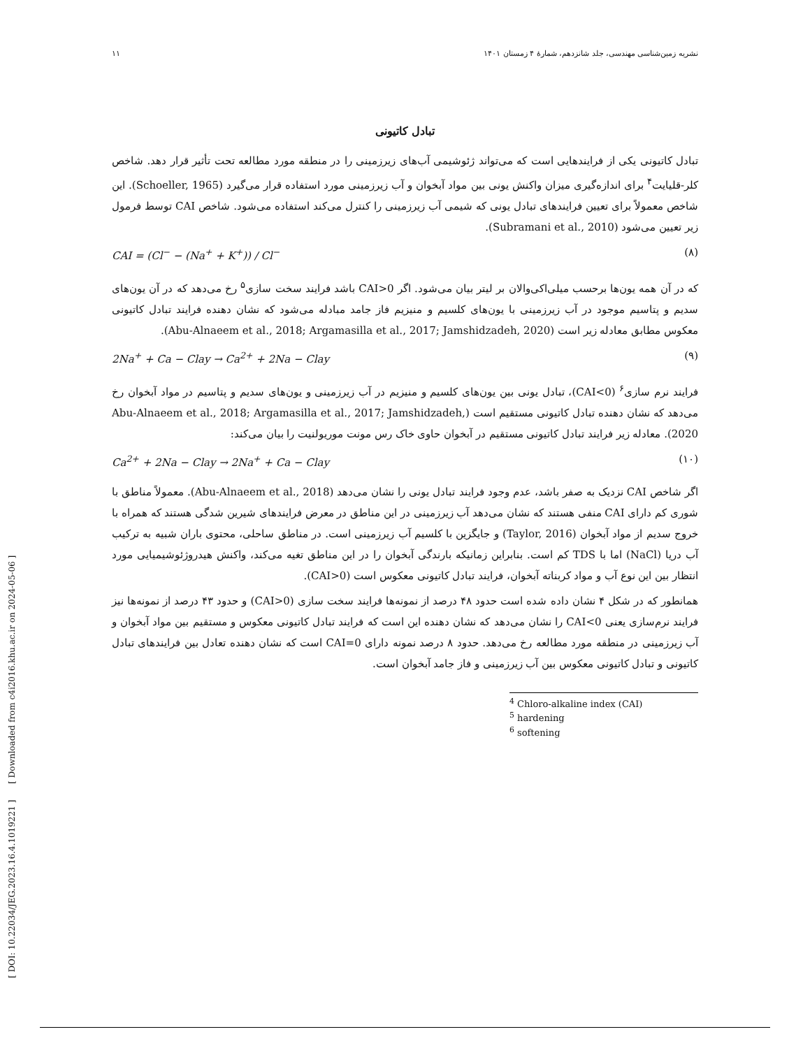۱۱ نشریه زمین‌شناسی مهندسی، جلد شانزدهم، شمارۀ ۴ زمستان ۱۴۰۱
تبادل کاتیونی
تبادل کاتیونی یکی از فرایندهایی است که می‌تواند ژئوشیمی آب‌های زیرزمینی را در منطقه مورد مطالعه تحت تأثیر قرار دهد. شاخص کلر-قلیایت<sup>۴</sup> برای اندازه‌گیری میزان واکنش یونی بین مواد آبخوان و آب زیرزمینی مورد استفاده قرار می‌گیرد (Schoeller, 1965). این شاخص معمولاً برای تعیین فرایندهای تبادل یونی که شیمی آب زیرزمینی را کنترل می‌کند استفاده می‌شود. شاخص CAI توسط فرمول زیر تعیین می‌شود (Subramani et al., 2010).
CAI = (Cl<sup>−</sup> − (Na<sup>+</sup> + K<sup>+</sup>)) / Cl<sup>−</sup> (۸)
که در آن همه یون‌ها برحسب میلی‌اکی‌والان بر لیتر بیان می‌شود. اگر CAI>0 باشد فرایند سخت سازی<sup>۵</sup> رخ می‌دهد که در آن یون‌های سدیم و پتاسیم موجود در آب زیرزمینی با یون‌های کلسیم و منیزیم فاز جامد مبادله می‌شود که نشان دهنده فرایند تبادل کاتیونی معکوس مطابق معادله زیر است (Abu-Alnaeem et al., 2018; Argamasilla et al., 2017; Jamshidzadeh, 2020).
2Na<sup>+</sup> + Ca − Clay → Ca<sup>2+</sup> + 2Na − Clay (۹)
فرایند نرم سازی<sup>۶</sup> (CAI<0)، تبادل یونی بین یون‌های کلسیم و منیزیم در آب زیرزمینی و یون‌های سدیم و پتاسیم در مواد آبخوان رخ می‌دهد که نشان دهنده تبادل کاتیونی مستقیم است (Abu-Alnaeem et al., 2018; Argamasilla et al., 2017; Jamshidzadeh, 2020). معادله زیر فرایند تبادل کاتیونی مستقیم در آبخوان حاوی خاک رس مونت موریولنیت را بیان می‌کند:
Ca<sup>2+</sup> + 2Na − Clay → 2Na<sup>+</sup> + Ca − Clay (۱۰)
اگر شاخص CAI نزدیک به صفر باشد، عدم وجود فرایند تبادل یونی را نشان می‌دهد (Abu-Alnaeem et al., 2018). معمولاً مناطق با شوری کم دارای CAI منفی هستند که نشان می‌دهد آب زیرزمینی در این مناطق در معرض فرایندهای شیرین شدگی هستند که همراه با خروج سدیم از مواد آبخوان (Taylor, 2016) و جایگزین با کلسیم آب زیرزمینی است. در مناطق ساحلی، محتوی باران شبیه به ترکیب آب دریا (NaCl) اما با TDS کم است. بنابراین زمانیکه بارندگی آبخوان را در این مناطق تغیه می‌کند، واکنش هیدروژئوشیمیایی مورد انتظار بین این نوع آب و مواد کربناته آبخوان، فرایند تبادل کاتیونی معکوس است (CAI>0).
همانطور که در شکل ۴ نشان داده شده است حدود ۴۸ درصد از نمونه‌ها فرایند سخت سازی (CAI>0) و حدود ۴۳ درصد از نمونه‌ها نیز فرایند نرم‌سازی یعنی CAI<0 را نشان می‌دهد که نشان دهنده این است که فرایند تبادل کاتیونی معکوس و مستقیم بین مواد آبخوان و آب زیرزمینی در منطقه مورد مطالعه رخ می‌دهد. حدود ۸ درصد نمونه دارای CAI=0 است که نشان دهنده تعادل بین فرایندهای تبادل کاتیونی و تبادل کاتیونی معکوس بین آب زیرزمینی و فاز جامد آبخوان است.
<sup>4</sup> Chloro-alkaline index (CAI)
<sup>5</sup> hardening
<sup>6</sup> softening
[ DOI: 10.22034/JEG.2023.16.4.1019221 ] [ Downloaded from c4i2016.khu.ac.ir on 2024-05-06 ]